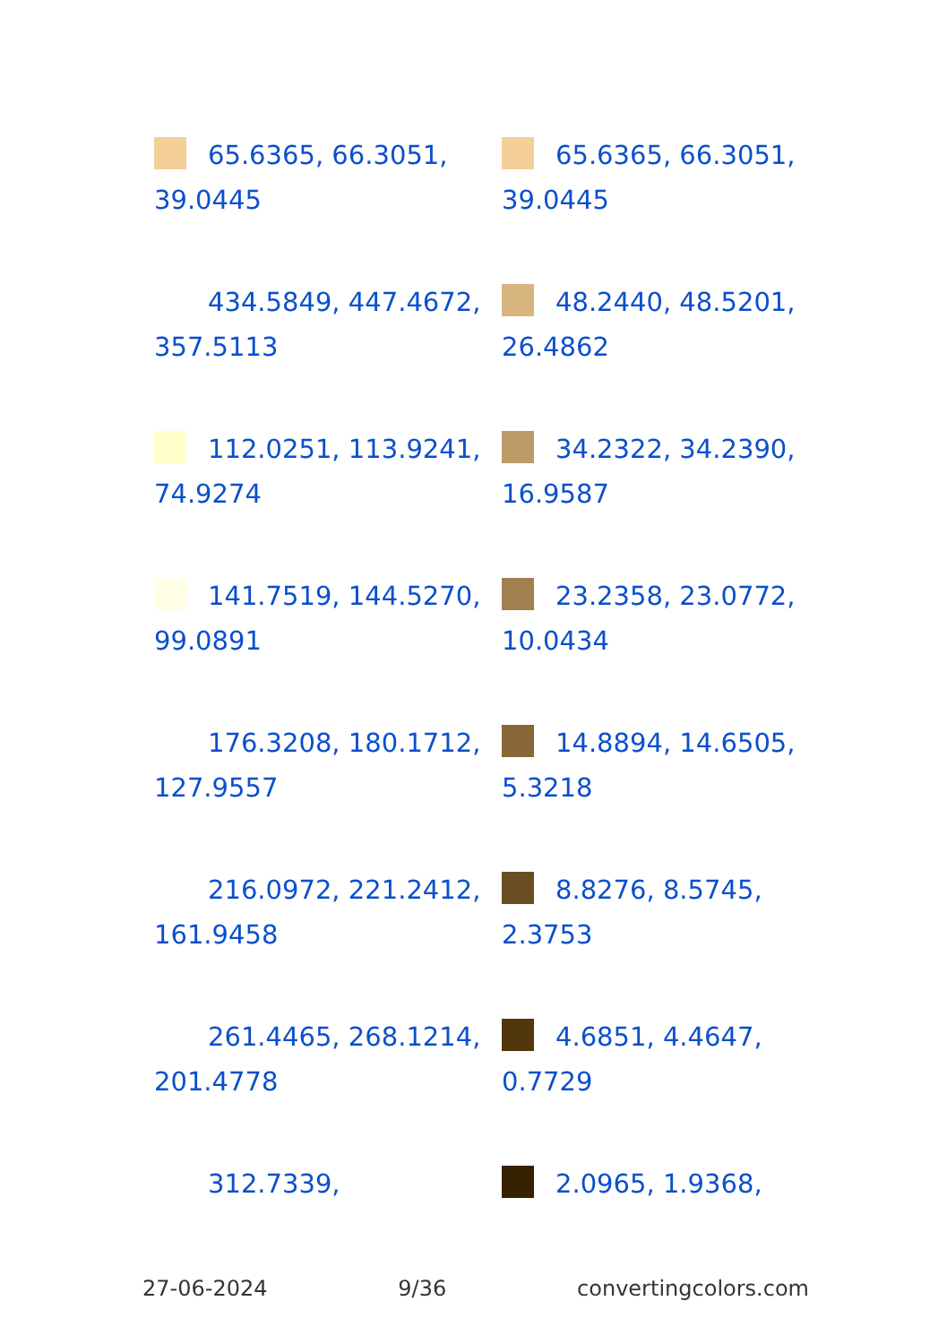65.6365, 66.3051, 39.0445
65.6365, 66.3051, 39.0445
434.5849, 447.4672, 357.5113
48.2440, 48.5201, 26.4862
112.0251, 113.9241, 74.9274
34.2322, 34.2390, 16.9587
141.7519, 144.5270, 99.0891
23.2358, 23.0772, 10.0434
176.3208, 180.1712, 127.9557
14.8894, 14.6505, 5.3218
216.0972, 221.2412, 161.9458
8.8276, 8.5745, 2.3753
261.4465, 268.1214, 201.4778
4.6851, 4.4647, 0.7729
312.7339,
2.0965, 1.9368,
27-06-2024 9/36 convertingcolors.com